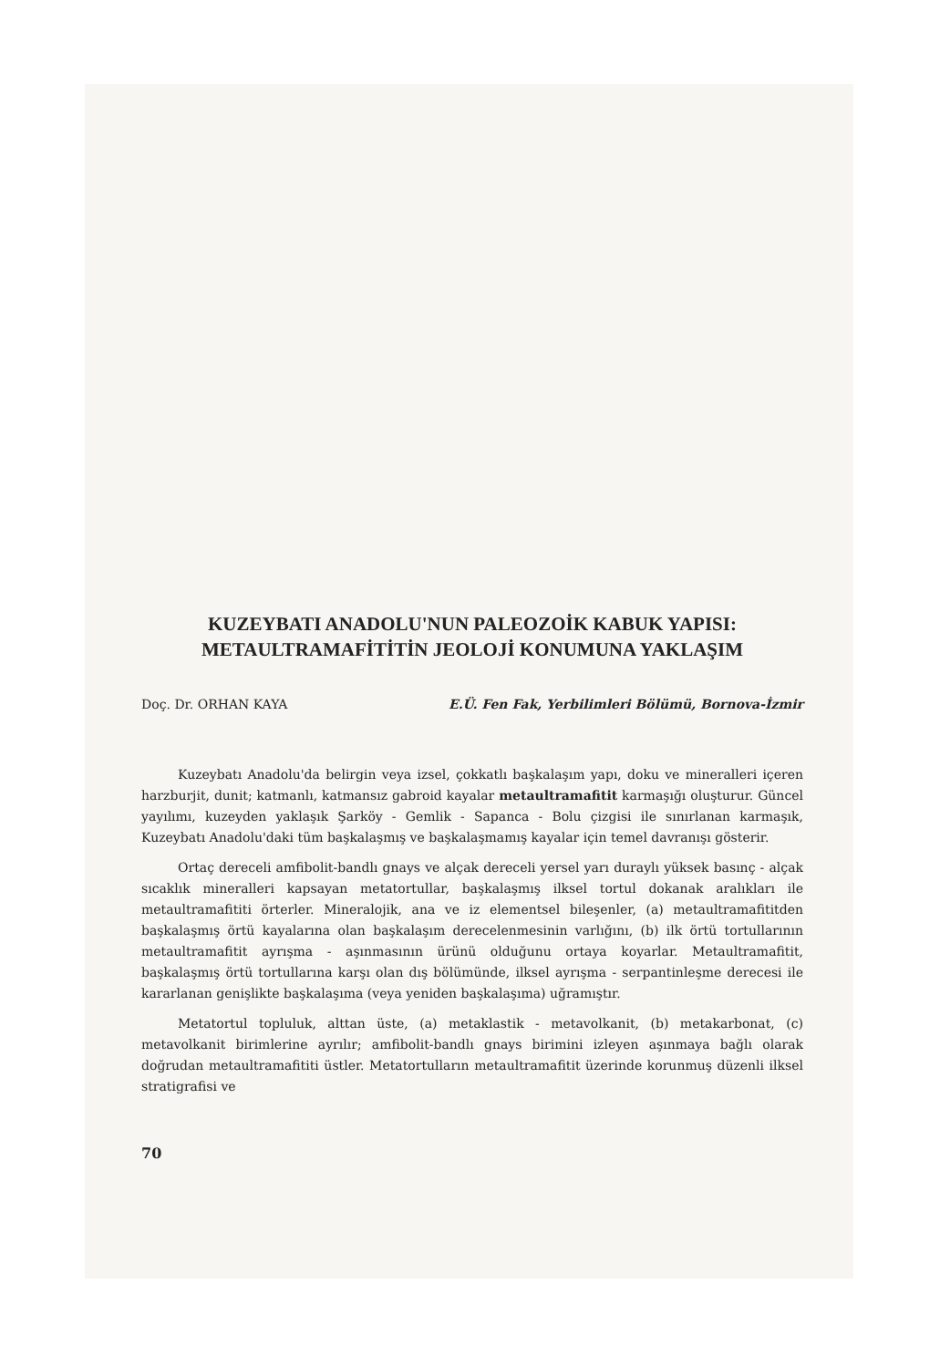KUZEYBATI ANADOLU'NUN PALEOZOİK KABUK YAPISI:
METAULTRAMAFİTİTİN JEOLOJİ KONUMUNA YAKLAŞIM
Doç. Dr. ORHAN KAYA E.Ü. Fen Fak, Yerbilimleri Bölümü, Bornova-İzmir
Kuzeybatı Anadolu'da belirgin veya izsel, çokkatlı başkalaşım yapı, doku ve mineralleri içeren harzburjit, dunit; katmanlı, katmansız gabroid kayalar metaultramafitit karmaşığı oluşturur. Güncel yayılımı, kuzeyden yaklaşık Şarköy - Gemlik - Sapanca - Bolu çizgisi ile sınırlanan karmaşık, Kuzeybatı Anadolu'daki tüm başkalaşmış ve başkalaşmamış kayalar için temel davranışı gösterir.
Ortaç dereceli amfibolit-bandlı gnays ve alçak dereceli yersel yarı duraylı yüksek basınç - alçak sıcaklık mineralleri kapsayan metatortullar, başkalaşmış ilksel tortul dokanak aralıkları ile metaultramafititi örterler. Mineralojik, ana ve iz elementsel bileşenler, (a) metaultramafititden başkalaşmış örtü kayalarına olan başkalaşım derecelenmesinin varlığını, (b) ilk örtü tortullarının metaultramafitit ayrışma - aşınmasının ürünü olduğunu ortaya koyarlar. Metaultramafitit, başkalaşmış örtü tortullarına karşı olan dış bölümünde, ilksel ayrışma - serpantinleşme derecesi ile kararlanan genişlikte başkalaşıma (veya yeniden başkalaşıma) uğramıştır.
Metatortul topluluk, alttan üste, (a) metaklastik - metavolkanit, (b) metakarbonat, (c) metavolkanit birimlerine ayrılır; amfibolit-bandlı gnays birimini izleyen aşınmaya bağlı olarak doğrudan metaultramafititi üstler. Metatortulların metaultramafitit üzerinde korunmuş düzenli ilksel stratigrafisi ve
70